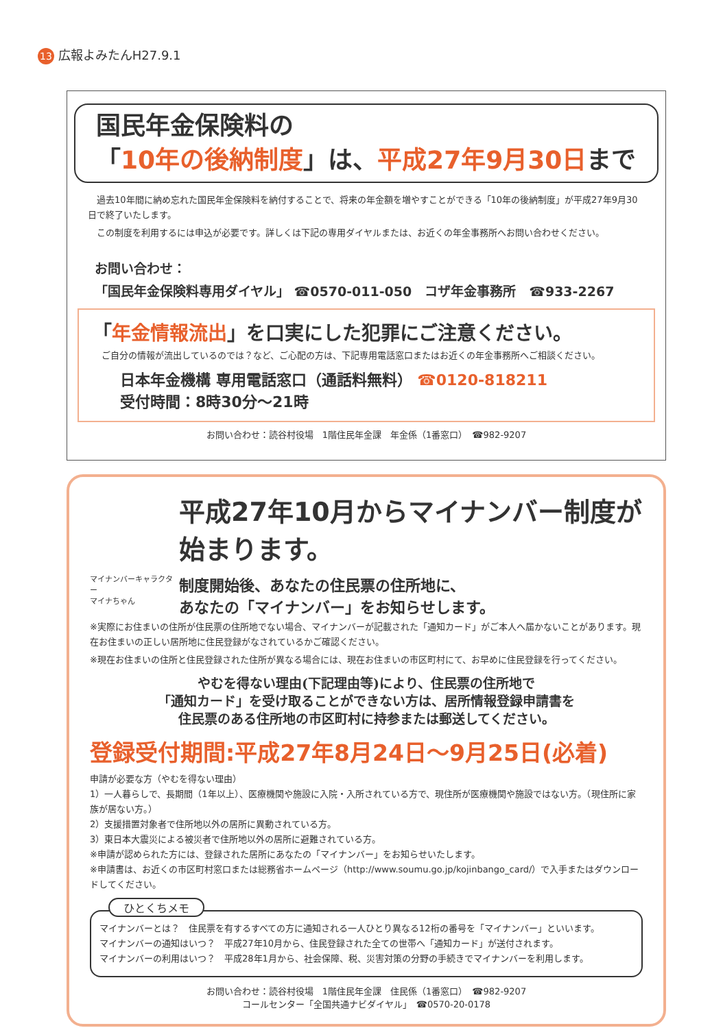13 広報よみたんH27.9.1
国民年金保険料の
「10年の後納制度」は、平成27年9月30日まで
　過去10年間に納め忘れた国民年金保険料を納付することで、将来の年金額を増やすことができる「10年の後納制度」が平成27年9月30日で終了いたします。
　この制度を利用するには申込が必要です。詳しくは下記の専用ダイヤルまたは、お近くの年金事務所へお問い合わせください。
お問い合わせ：
「国民年金保険料専用ダイヤル」 ☎0570-011-050　コザ年金事務所　☎933-2267
「年金情報流出」を口実にした犯罪にご注意ください。
　ご自分の情報が流出しているのでは？など、ご心配の方は、下記専用電話窓口またはお近くの年金事務所へご相談ください。
日本年金機構 専用電話窓口（通話料無料） ☎0120-818211
受付時間：8時30分～21時
お問い合わせ：読谷村役場　1階住民年金課　年金係（1番窓口）　☎982-9207
平成27年10月からマイナンバー制度が始まります。
マイナンバーキャラクター
マイナちゃん
制度開始後、あなたの住民票の住所地に、
あなたの「マイナンバー」をお知らせします。
※実際にお住まいの住所が住民票の住所地でない場合、マイナンバーが記載された「通知カード」がご本人へ届かないことがあります。現在お住まいの正しい居所地に住民登録がなされているかご確認ください。
※現在お住まいの住所と住民登録された住所が異なる場合には、現在お住まいの市区町村にて、お早めに住民登録を行ってください。
やむを得ない理由(下記理由等)により、住民票の住所地で
「通知カード」を受け取ることができない方は、居所情報登録申請書を
住民票のある住所地の市区町村に持参または郵送してください。
登録受付期間:平成27年8月24日～9月25日(必着)
申請が必要な方（やむを得ない理由）
1）一人暮らしで、長期間（1年以上）、医療機関や施設に入院・入所されている方で、現住所が医療機関や施設ではない方。（現住所に家族が居ない方。）
2）支援措置対象者で住所地以外の居所に異動されている方。
3）東日本大震災による被災者で住所地以外の居所に避難されている方。
※申請が認められた方には、登録された居所にあなたの「マイナンバー」をお知らせいたします。
※申請書は、お近くの市区町村窓口または総務省ホームページ（http://www.soumu.go.jp/kojinbango_card/）で入手またはダウンロードしてください。
ひとくちメモ
マイナンバーとは？　住民票を有するすべての方に通知される一人ひとり異なる12桁の番号を「マイナンバー」といいます。
マイナンバーの通知はいつ？　平成27年10月から、住民登録された全ての世帯へ「通知カード」が送付されます。
マイナンバーの利用はいつ？　平成28年1月から、社会保障、税、災害対策の分野の手続きでマイナンバーを利用します。
お問い合わせ：読谷村役場　1階住民年金課　住民係（1番窓口）　☎982-9207
コールセンター「全国共通ナビダイヤル」　☎0570-20-0178